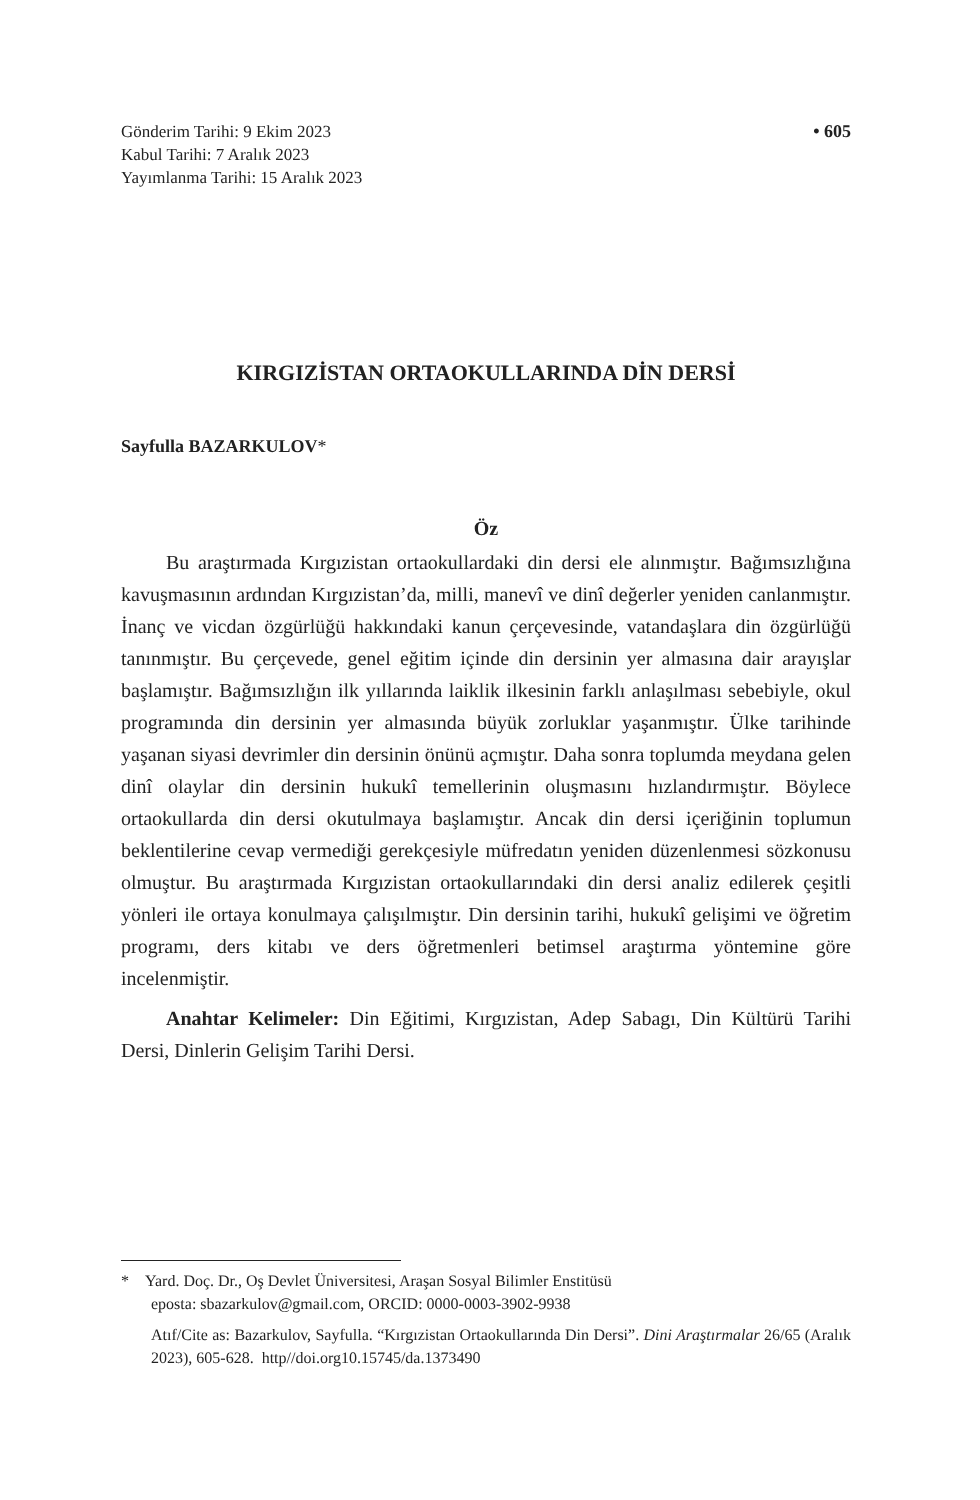Gönderim Tarihi: 9 Ekim 2023
Kabul Tarihi: 7 Aralık 2023
Yayımlanma Tarihi: 15 Aralık 2023
• 605
KIRGIZİSTAN ORTAOKULLARINDA DİN DERSİ
Sayfulla BAZARKULOV*
Öz
Bu araştırmada Kırgızistan ortaokullardaki din dersi ele alınmıştır. Bağımsızlığına kavuşmasının ardından Kırgızistan’da, milli, manevî ve dinî değerler yeniden canlanmıştır. İnanç ve vicdan özgürlüğü hakkındaki kanun çerçevesinde, vatandaşlara din özgürlüğü tanınmıştır. Bu çerçevede, genel eğitim içinde din dersinin yer almasına dair arayışlar başlamıştır. Bağımsızlığın ilk yıllarında laiklik ilkesinin farklı anlaşılması sebebiyle, okul programında din dersinin yer almasında büyük zorluklar yaşanmıştır. Ülke tarihinde yaşanan siyasi devrimler din dersinin önünü açmıştır. Daha sonra toplumda meydana gelen dinî olaylar din dersinin hukukî temellerinin oluşmasını hızlandırmıştır. Böylece ortaokullarda din dersi okutulmaya başlamıştır. Ancak din dersi içeriğinin toplumun beklentilerine cevap vermediği gerekçesiyle müfredatın yeniden düzenlenmesi sözkonusu olmuştur. Bu araştırmada Kırgızistan ortaokullarındaki din dersi analiz edilerek çeşitli yönleri ile ortaya konulmaya çalışılmıştır. Din dersinin tarihi, hukukî gelişimi ve öğretim programı, ders kitabı ve ders öğretmenleri betimsel araştırma yöntemine göre incelenmiştir.
Anahtar Kelimeler: Din Eğitimi, Kırgızistan, Adep Sabagı, Din Kültürü Tarihi Dersi, Dinlerin Gelişim Tarihi Dersi.
* Yard. Doç. Dr., Oş Devlet Üniversitesi, Araşan Sosyal Bilimler Enstitüsü
eposta: sbazarkulov@gmail.com, ORCID: 0000-0003-3902-9938
Atıf/Cite as: Bazarkulov, Sayfulla. “Kırgızistan Ortaokullarında Din Dersi”. Dini Araştırmalar 26/65 (Aralık 2023), 605-628. http//doi.org10.15745/da.1373490